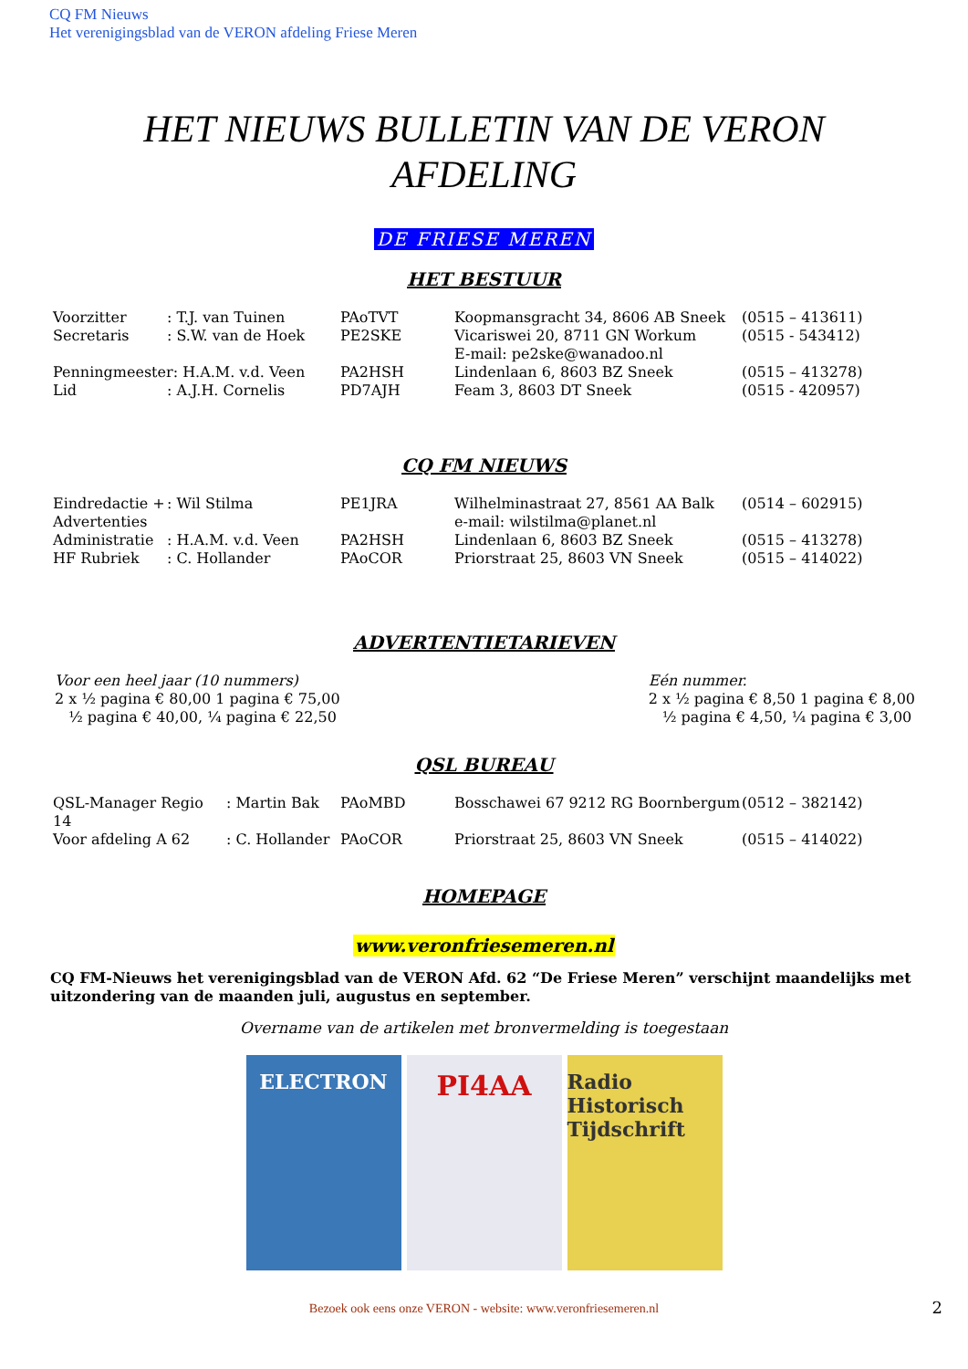CQ FM Nieuws
Het verenigingsblad van de VERON afdeling Friese Meren
HET NIEUWS BULLETIN VAN DE VERON AFDELING
DE FRIESE MEREN
HET BESTUUR
| Voorzitter | : T.J. van Tuinen | PAoTVT | Koopmansgracht 34, 8606 AB Sneek | (0515 – 413611) |
| Secretaris | : S.W. van de Hoek | PE2SKE | Vicariswei 20, 8711 GN Workum E-mail: pe2ske@wanadoo.nl | (0515 - 543412) |
| Penningmeester: H.A.M. v.d. Veen | | PA2HSH | Lindenlaan 6, 8603 BZ Sneek | (0515 – 413278) |
| Lid | : A.J.H. Cornelis | PD7AJH | Feam 3, 8603 DT Sneek | (0515 - 420957) |
CQ FM NIEUWS
| Eindredactie + Advertenties | : Wil Stilma | PE1JRA | Wilhelminastraat 27, 8561 AA Balk e-mail: wilstilma@planet.nl | (0514 – 602915) |
| Administratie | : H.A.M. v.d. Veen | PA2HSH | Lindenlaan 6, 8603 BZ Sneek | (0515 – 413278) |
| HF Rubriek | : C. Hollander | PAoCOR | Priorstraat 25, 8603 VN Sneek | (0515 – 414022) |
ADVERTENTIETARIEVEN
Voor een heel jaar (10 nummers)
2 x ½ pagina € 80,00 1 pagina € 75,00
½ pagina € 40,00, ¼ pagina € 22,50
Eén nummer.
2 x ½ pagina € 8,50 1 pagina € 8,00
½ pagina € 4,50, ¼ pagina € 3,00
QSL BUREAU
| QSL-Manager Regio 14 | : Martin Bak | PAoMBD | Bosschawei 67 9212 RG Boornbergum | (0512 – 382142) |
| Voor afdeling A 62 | : C. Hollander | PAoCOR | Priorstraat 25, 8603 VN Sneek | (0515 – 414022) |
HOMEPAGE
www.veronfriesemeren.nl
CQ FM-Nieuws het verenigingsblad van de VERON Afd. 62 “De Friese Meren” verschijnt maandelijks met uitzondering van de maanden juli, augustus en september.
Overname van de artikelen met bronvermelding is toegestaan
ELECTRON
PI4AA
Radio Historisch Tijdschrift
Bezoek ook eens onze VERON - website: www.veronfriesemeren.nl
2